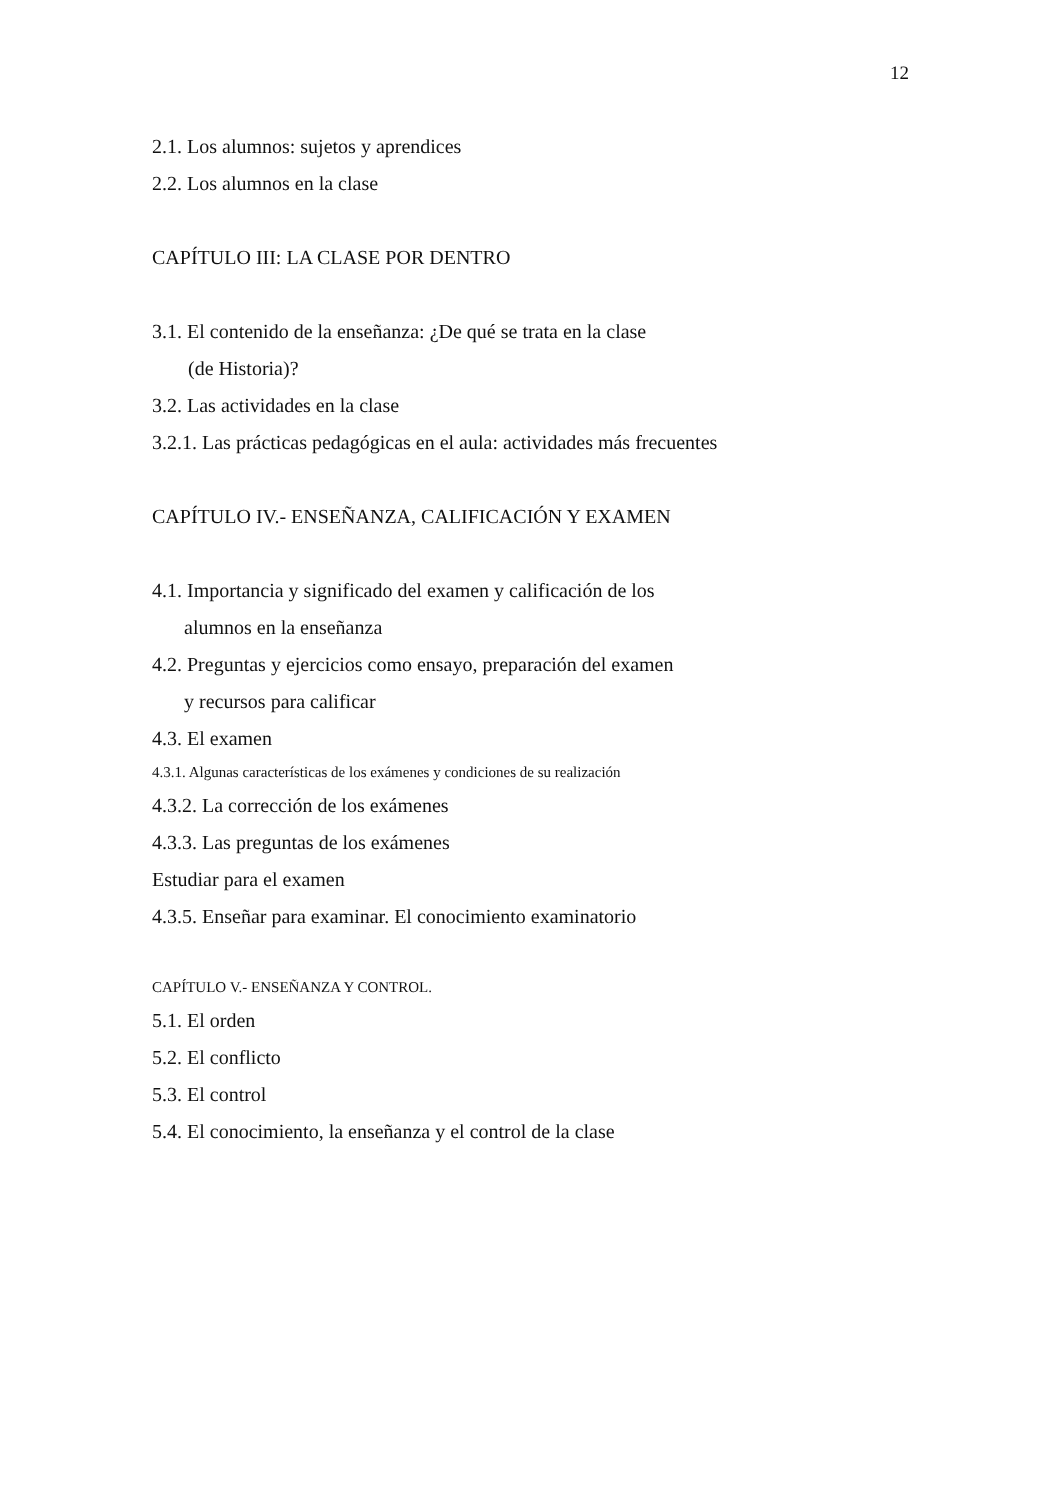12
2.1. Los alumnos: sujetos y aprendices
2.2. Los alumnos en la clase
CAPÍTULO III: LA CLASE POR DENTRO
3.1. El contenido de la enseñanza: ¿De qué se trata en la clase
(de Historia)?
3.2. Las actividades en la clase
3.2.1. Las prácticas pedagógicas en el aula: actividades más frecuentes
CAPÍTULO IV.- ENSEÑANZA, CALIFICACIÓN Y EXAMEN
4.1. Importancia y significado del examen y calificación de los
alumnos en la enseñanza
4.2. Preguntas y ejercicios como ensayo, preparación del examen
y recursos para calificar
4.3. El examen
4.3.1. Algunas características de los exámenes y condiciones de su realización
4.3.2. La corrección de los exámenes
4.3.3. Las preguntas de los exámenes
Estudiar para el examen
4.3.5. Enseñar para examinar. El conocimiento examinatorio
CAPÍTULO V.- ENSEÑANZA Y CONTROL.
5.1. El orden
5.2. El conflicto
5.3. El control
5.4. El conocimiento, la enseñanza y el control de la clase